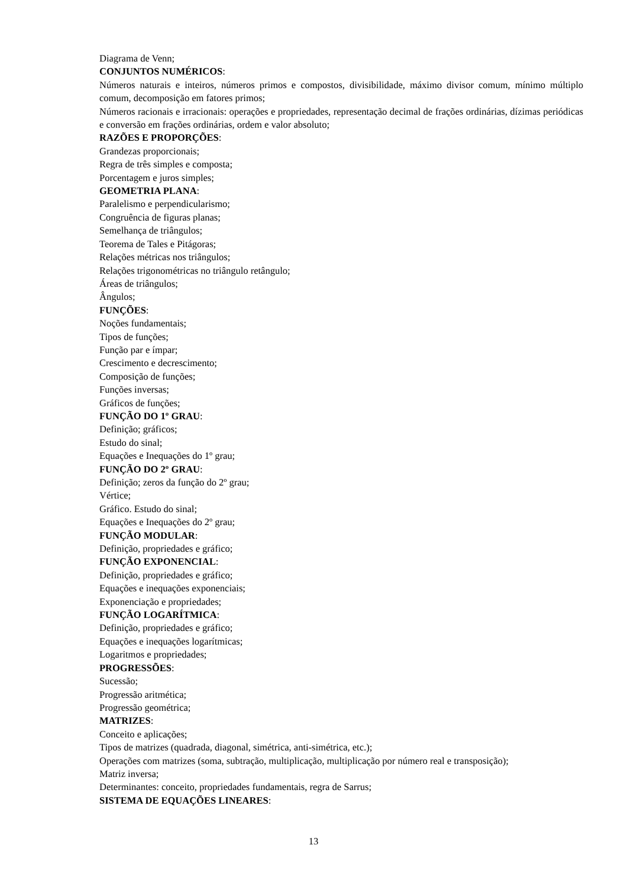Diagrama de Venn;
CONJUNTOS NUMÉRICOS:
Números naturais e inteiros, números primos e compostos, divisibilidade, máximo divisor comum, mínimo múltiplo comum, decomposição em fatores primos;
Números racionais e irracionais: operações e propriedades, representação decimal de frações ordinárias, dízimas periódicas e conversão em frações ordinárias, ordem e valor absoluto;
RAZÕES E PROPORÇÕES:
Grandezas proporcionais;
Regra de três simples e composta;
Porcentagem e juros simples;
GEOMETRIA PLANA:
Paralelismo e perpendicularismo;
Congruência de figuras planas;
Semelhança de triângulos;
Teorema de Tales e Pitágoras;
Relações métricas nos triângulos;
Relações trigonométricas no triângulo retângulo;
Áreas de triângulos;
Ângulos;
FUNÇÕES:
Noções fundamentais;
Tipos de funções;
Função par e ímpar;
Crescimento e decrescimento;
Composição de funções;
Funções inversas;
Gráficos de funções;
FUNÇÃO DO 1º GRAU:
Definição; gráficos;
Estudo do sinal;
Equações e Inequações do 1º grau;
FUNÇÃO DO 2º GRAU:
Definição; zeros da função do 2º grau;
Vértice;
Gráfico. Estudo do sinal;
Equações e Inequações do 2º grau;
FUNÇÃO MODULAR:
Definição, propriedades e gráfico;
FUNÇÃO EXPONENCIAL:
Definição, propriedades e gráfico;
Equações e inequações exponenciais;
Exponenciação e propriedades;
FUNÇÃO LOGARÍTMICA:
Definição, propriedades e gráfico;
Equações e inequações logarítmicas;
Logaritmos e propriedades;
PROGRESSÕES:
Sucessão;
Progressão aritmética;
Progressão geométrica;
MATRIZES:
Conceito e aplicações;
Tipos de matrizes (quadrada, diagonal, simétrica, anti-simétrica, etc.);
Operações com matrizes (soma, subtração, multiplicação, multiplicação por número real e transposição);
Matriz inversa;
Determinantes: conceito, propriedades fundamentais, regra de Sarrus;
SISTEMA DE EQUAÇÕES LINEARES:
13